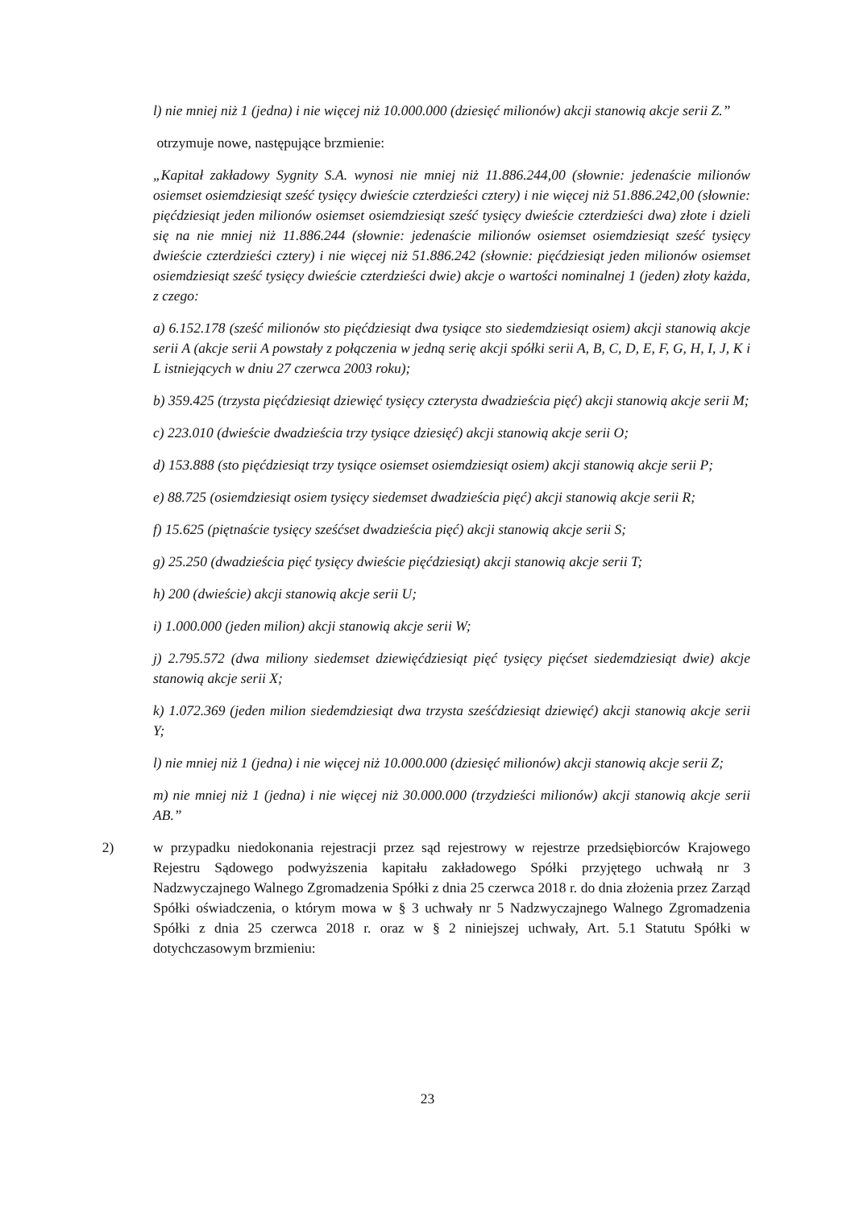l) nie mniej niż 1 (jedna) i nie więcej niż 10.000.000 (dziesięć milionów) akcji stanowią akcje serii Z.”
otrzymuje nowe, następujące brzmienie:
„Kapitał zakładowy Sygnity S.A. wynosi nie mniej niż 11.886.244,00 (słownie: jedenaście milionów osiemset osiemdziesiąt sześć tysięcy dwieście czterdzieści cztery) i nie więcej niż 51.886.242,00 (słownie: pięćdziesiąt jeden milionów osiemset osiemdziesiąt sześć tysięcy dwieście czterdzieści dwa) złote i dzieli się na nie mniej niż 11.886.244 (słownie: jedenaście milionów osiemset osiemdziesiąt sześć tysięcy dwieście czterdzieści cztery) i nie więcej niż 51.886.242 (słownie: pięćdziesiąt jeden milionów osiemset osiemdziesiąt sześć tysięcy dwieście czterdzieści dwie) akcje o wartości nominalnej 1 (jeden) złoty każda, z czego:
a) 6.152.178 (sześć milionów sto pięćdziesiąt dwa tysiące sto siedemdziesiąt osiem) akcji stanowią akcje serii A (akcje serii A powstały z połączenia w jedną serię akcji spółki serii A, B, C, D, E, F, G, H, I, J, K i L istniejących w dniu 27 czerwca 2003 roku);
b) 359.425 (trzysta pięćdziesiąt dziewięć tysięcy czterysta dwadzieścia pięć) akcji stanowią akcje serii M;
c) 223.010 (dwieście dwadzieścia trzy tysiące dziesięć) akcji stanowią akcje serii O;
d) 153.888 (sto pięćdziesiąt trzy tysiące osiemset osiemdziesiąt osiem) akcji stanowią akcje serii P;
e) 88.725 (osiemdziesiąt osiem tysięcy siedemset dwadzieścia pięć) akcji stanowią akcje serii R;
f) 15.625 (piętnaście tysięcy sześćset dwadzieścia pięć) akcji stanowią akcje serii S;
g) 25.250 (dwadzieścia pięć tysięcy dwieście pięćdziesiąt) akcji stanowią akcje serii T;
h) 200 (dwieście) akcji stanowią akcje serii U;
i) 1.000.000 (jeden milion) akcji stanowią akcje serii W;
j) 2.795.572 (dwa miliony siedemset dziewięćdziesiąt pięć tysięcy pięćset siedemdziesiąt dwie) akcje stanowią akcje serii X;
k) 1.072.369 (jeden milion siedemdziesiąt dwa trzysta sześćdziesiąt dziewięć) akcji stanowią akcje serii Y;
l) nie mniej niż 1 (jedna) i nie więcej niż 10.000.000 (dziesięć milionów) akcji stanowią akcje serii Z;
m) nie mniej niż 1 (jedna) i nie więcej niż 30.000.000 (trzydzieści milionów) akcji stanowią akcje serii AB.”
2) w przypadku niedokonania rejestracji przez sąd rejestrowy w rejestrze przedsiębiorców Krajowego Rejestru Sądowego podwyższenia kapitału zakładowego Spółki przyjętego uchwałą nr 3 Nadzwyczajnego Walnego Zgromadzenia Spółki z dnia 25 czerwca 2018 r. do dnia złożenia przez Zarząd Spółki oświadczenia, o którym mowa w § 3 uchwały nr 5 Nadzwyczajnego Walnego Zgromadzenia Spółki z dnia 25 czerwca 2018 r. oraz w § 2 niniejszej uchwały, Art. 5.1 Statutu Spółki w dotychczasowym brzmieniu:
23